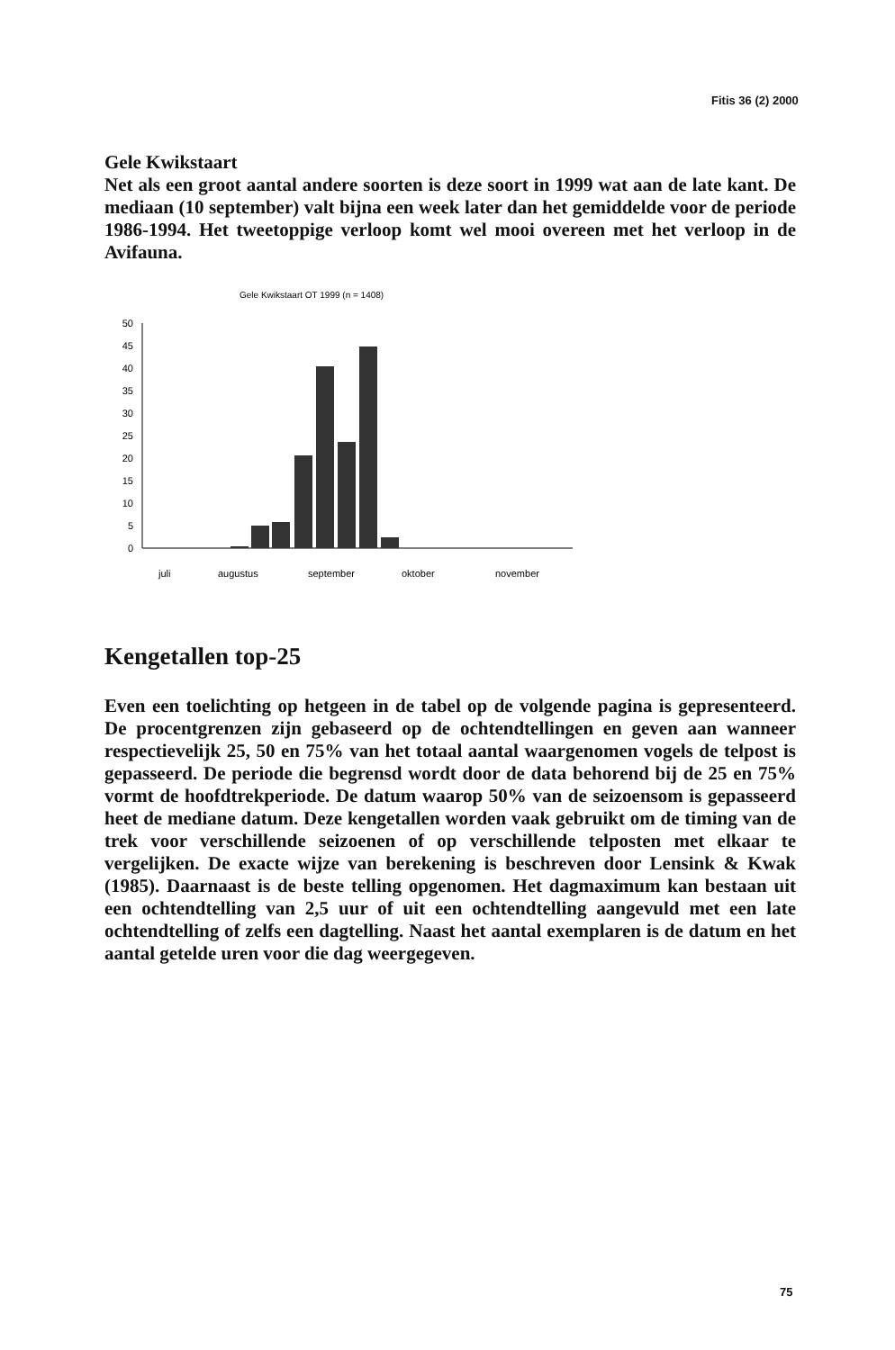Fitis 36 (2) 2000
Gele Kwikstaart
Net als een groot aantal andere soorten is deze soort in 1999 wat aan de late kant. De mediaan (10 september) valt bijna een week later dan het gemiddelde voor de periode 1986-1994. Het tweetoppige verloop komt wel mooi overeen met het verloop in de Avifauna.
Gele Kwikstaart OT 1999 (n = 1408)
50
45
40
35
30
25
20
15
10
5
0
juli
augustus
september
oktober
november
Kengetallen top-25
Even een toelichting op hetgeen in de tabel op de volgende pagina is gepresenteerd. De procentgrenzen zijn gebaseerd op de ochtendtellingen en geven aan wanneer respectievelijk 25, 50 en 75% van het totaal aantal waargenomen vogels de telpost is gepasseerd. De periode die begrensd wordt door de data behorend bij de 25 en 75% vormt de hoofdtrekperiode. De datum waarop 50% van de seizoensom is gepasseerd heet de mediane datum. Deze kengetallen worden vaak gebruikt om de timing van de trek voor verschillende seizoenen of op verschillende telposten met elkaar te vergelijken. De exacte wijze van berekening is beschreven door Lensink & Kwak (1985). Daarnaast is de beste telling opgenomen. Het dagmaximum kan bestaan uit een ochtendtelling van 2,5 uur of uit een ochtendtelling aangevuld met een late ochtendtelling of zelfs een dagtelling. Naast het aantal exemplaren is de datum en het aantal getelde uren voor die dag weergegeven.
75